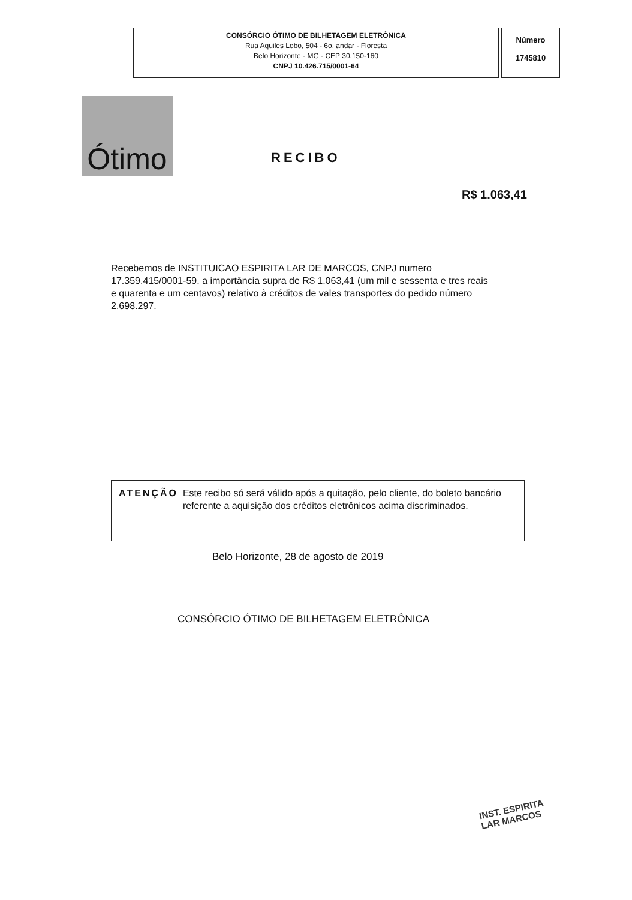CONSÓRCIO ÓTIMO DE BILHETAGEM ELETRÔNICA
Rua Aquiles Lobo, 504 - 6o. andar - Floresta
Belo Horizonte - MG - CEP 30.150-160
CNPJ 10.426.715/0001-64
Número
1745810
Ótimo
RECIBO
R$ 1.063,41
Recebemos de INSTITUICAO ESPIRITA LAR DE MARCOS, CNPJ numero 17.359.415/0001-59. a importância supra de R$ 1.063,41 (um mil e sessenta e tres reais e quarenta e um centavos) relativo à créditos de vales transportes do pedido número 2.698.297.
ATENÇÃO Este recibo só será válido após a quitação, pelo cliente, do boleto bancário referente a aquisição dos créditos eletrônicos acima discriminados.
Belo Horizonte, 28 de agosto de 2019
CONSÓRCIO ÓTIMO DE BILHETAGEM ELETRÔNICA
INST. ESPIRITA
LAR MARCOS